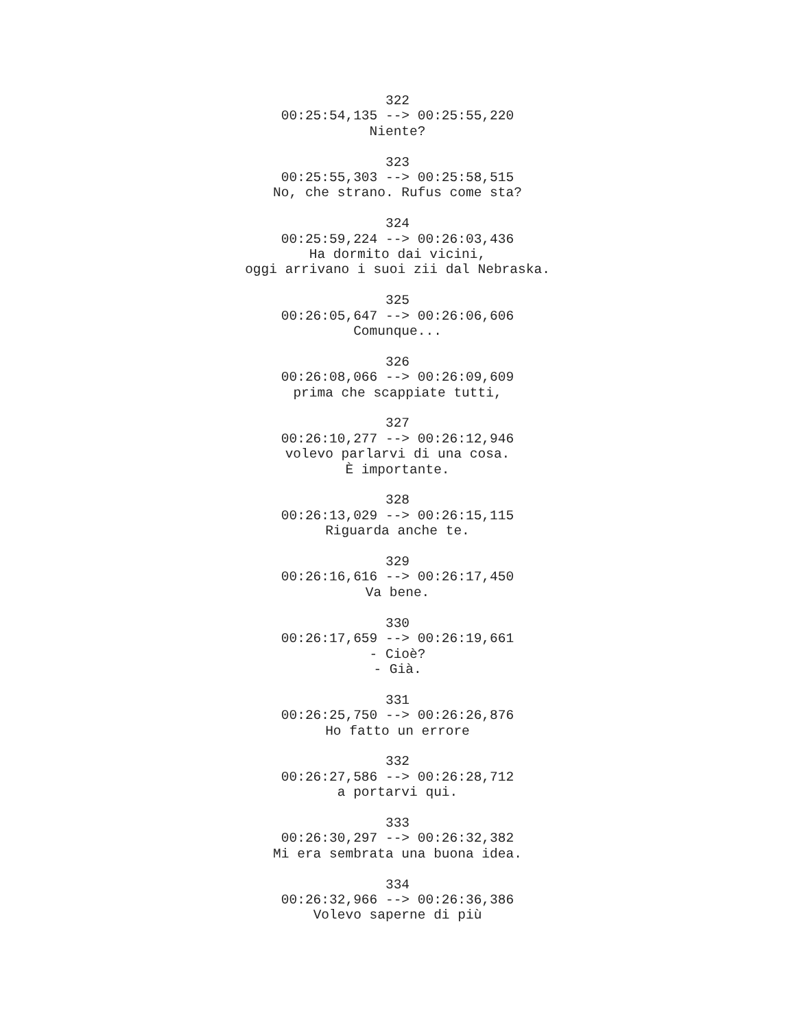322
00:25:54,135 --> 00:25:55,220
Niente?
323
00:25:55,303 --> 00:25:58,515
No, che strano. Rufus come sta?
324
00:25:59,224 --> 00:26:03,436
Ha dormito dai vicini,
oggi arrivano i suoi zii dal Nebraska.
325
00:26:05,647 --> 00:26:06,606
Comunque...
326
00:26:08,066 --> 00:26:09,609
prima che scappiate tutti,
327
00:26:10,277 --> 00:26:12,946
volevo parlarvi di una cosa.
È importante.
328
00:26:13,029 --> 00:26:15,115
Riguarda anche te.
329
00:26:16,616 --> 00:26:17,450
Va bene.
330
00:26:17,659 --> 00:26:19,661
- Cioè?
- Già.
331
00:26:25,750 --> 00:26:26,876
Ho fatto un errore
332
00:26:27,586 --> 00:26:28,712
a portarvi qui.
333
00:26:30,297 --> 00:26:32,382
Mi era sembrata una buona idea.
334
00:26:32,966 --> 00:26:36,386
Volevo saperne di più